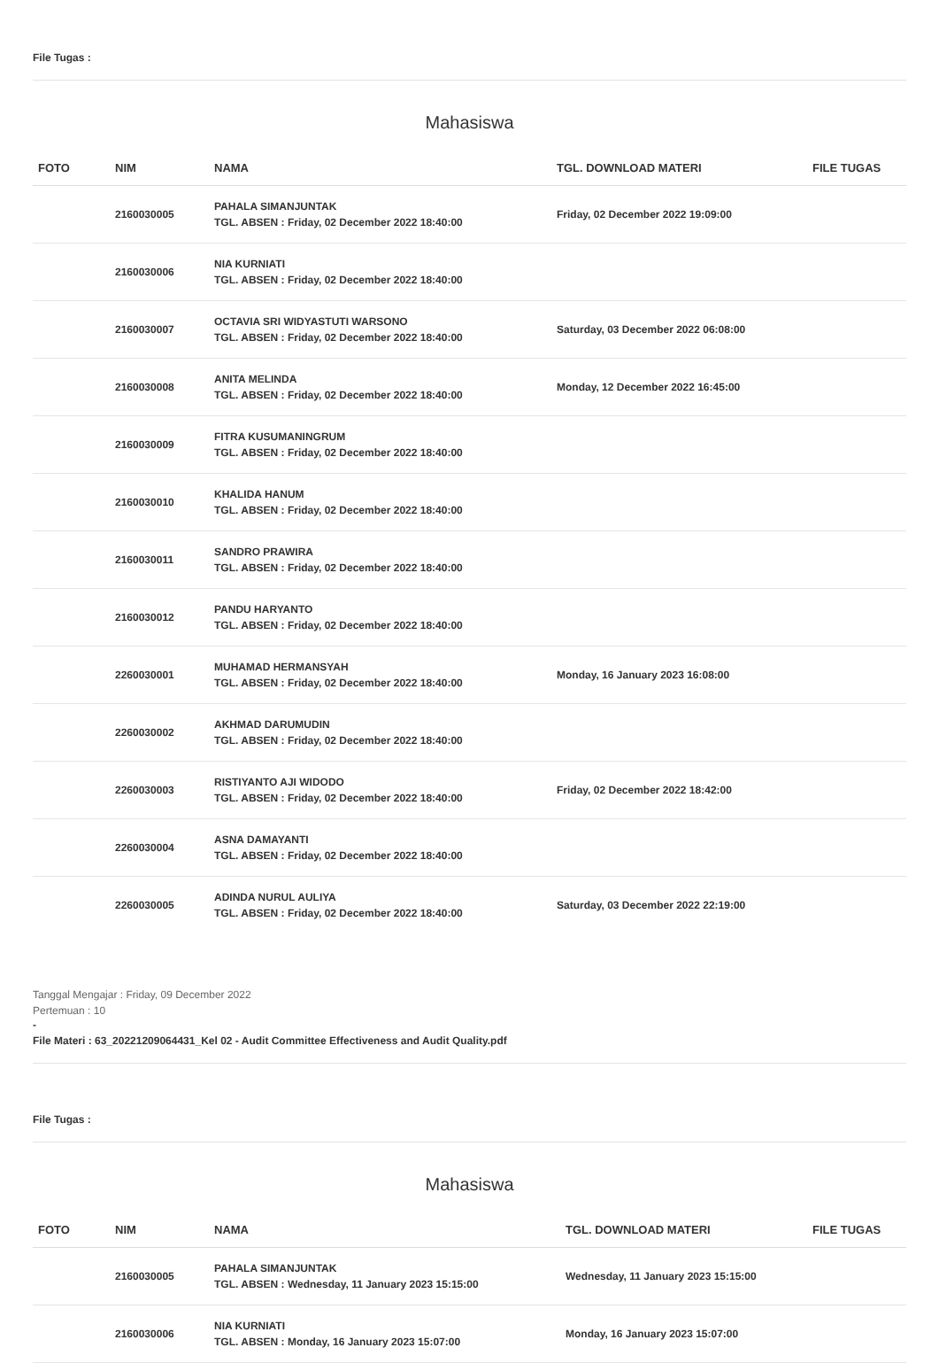File Tugas :
Mahasiswa
| FOTO | NIM | NAMA | TGL. DOWNLOAD MATERI | FILE TUGAS |
| --- | --- | --- | --- | --- |
| | 2160030005 | PAHALA SIMANJUNTAK TGL. ABSEN : Friday, 02 December 2022 18:40:00 | Friday, 02 December 2022 19:09:00 | |
| | 2160030006 | NIA KURNIATI TGL. ABSEN : Friday, 02 December 2022 18:40:00 | | |
| | 2160030007 | OCTAVIA SRI WIDYASTUTI WARSONO TGL. ABSEN : Friday, 02 December 2022 18:40:00 | Saturday, 03 December 2022 06:08:00 | |
| | 2160030008 | ANITA MELINDA TGL. ABSEN : Friday, 02 December 2022 18:40:00 | Monday, 12 December 2022 16:45:00 | |
| | 2160030009 | FITRA KUSUMANINGRUM TGL. ABSEN : Friday, 02 December 2022 18:40:00 | | |
| | 2160030010 | KHALIDA HANUM TGL. ABSEN : Friday, 02 December 2022 18:40:00 | | |
| | 2160030011 | SANDRO PRAWIRA TGL. ABSEN : Friday, 02 December 2022 18:40:00 | | |
| | 2160030012 | PANDU HARYANTO TGL. ABSEN : Friday, 02 December 2022 18:40:00 | | |
| | 2260030001 | MUHAMAD HERMANSYAH TGL. ABSEN : Friday, 02 December 2022 18:40:00 | Monday, 16 January 2023 16:08:00 | |
| | 2260030002 | AKHMAD DARUMUDIN TGL. ABSEN : Friday, 02 December 2022 18:40:00 | | |
| | 2260030003 | RISTIYANTO AJI WIDODO TGL. ABSEN : Friday, 02 December 2022 18:40:00 | Friday, 02 December 2022 18:42:00 | |
| | 2260030004 | ASNA DAMAYANTI TGL. ABSEN : Friday, 02 December 2022 18:40:00 | | |
| | 2260030005 | ADINDA NURUL AULIYA TGL. ABSEN : Friday, 02 December 2022 18:40:00 | Saturday, 03 December 2022 22:19:00 | |
Tanggal Mengajar : Friday, 09 December 2022
Pertemuan : 10
-
File Materi : 63_20221209064431_Kel 02 - Audit Committee Effectiveness and Audit Quality.pdf
File Tugas :
Mahasiswa
| FOTO | NIM | NAMA | TGL. DOWNLOAD MATERI | FILE TUGAS |
| --- | --- | --- | --- | --- |
| | 2160030005 | PAHALA SIMANJUNTAK TGL. ABSEN : Wednesday, 11 January 2023 15:15:00 | Wednesday, 11 January 2023 15:15:00 | |
| | 2160030006 | NIA KURNIATI TGL. ABSEN : Monday, 16 January 2023 15:07:00 | Monday, 16 January 2023 15:07:00 | |